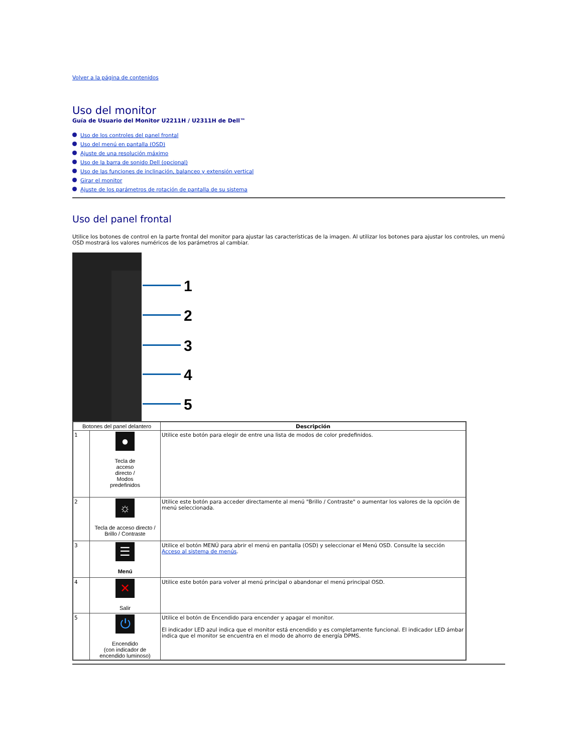Volver a la página de contenidos
Uso del monitor
Guía de Usuario del Monitor U2211H / U2311H de Dell™
Uso de los controles del panel frontal
Uso del menú en pantalla (OSD)
Ajuste de una resolución máximo
Uso de la barra de sonido Dell (opcional)
Uso de las funciones de inclinación, balanceo y extensión vertical
Girar el monitor
Ajuste de los parámetros de rotación de pantalla de su sistema
Uso del panel frontal
Utilice los botones de control en la parte frontal del monitor para ajustar las características de la imagen. Al utilizar los botones para ajustar los controles, un menú OSD mostrará los valores numéricos de los parámetros al cambiar.
1
2
3
4
5
| Botones del panel delantero | | Descripción |
| --- | --- | --- |
| 1 | ● Tecla de acceso directo / Modos predefinidos | Utilice este botón para elegir de entre una lista de modos de color predefinidos. |
| 2 | ☼ Tecla de acceso directo / Brillo / Contraste | Utilice este botón para acceder directamente al menú "Brillo / Contraste" o aumentar los valores de la opción de menú seleccionada. |
| 3 | ☰ Menú | Utilice el botón MENÚ para abrir el menú en pantalla (OSD) y seleccionar el Menú OSD. Consulte la sección Acceso al sistema de menús . |
| 4 | ✕ Salir | Utilice este botón para volver al menú principal o abandonar el menú principal OSD. |
| 5 | ⏻ Encendido (con indicador de encendido luminoso) | Utilice el botón de Encendido para encender y apagar el monitor. El indicador LED azul indica que el monitor está encendido y es completamente funcional. El indicador LED ámbar indica que el monitor se encuentra en el modo de ahorro de energía DPMS. |